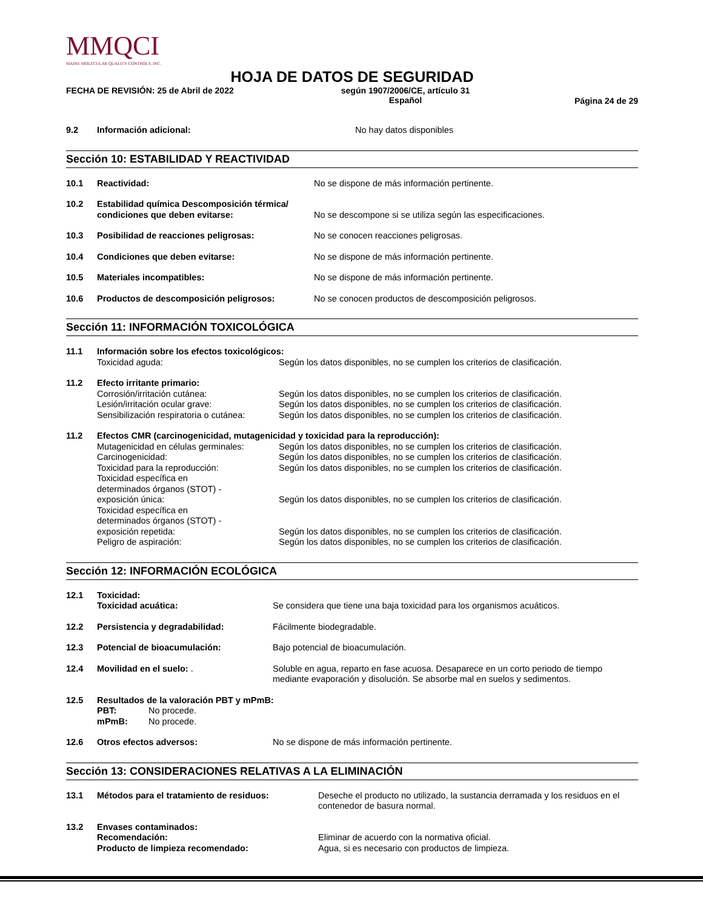MMQCI
MAINE MOLECULAR QUALITY CONTROLS, INC.
HOJA DE DATOS DE SEGURIDAD
FECHA DE REVISIÓN: 25 de Abril de 2022 según 1907/2006/CE, artículo 31
Español
Página 24 de 29
| 9.2 | Información adicional: | No hay datos disponibles |
Sección 10: ESTABILIDAD Y REACTIVIDAD
| 10.1 | Reactividad: | No se dispone de más información pertinente. |
| 10.2 | Estabilidad química Descomposición térmica/ condiciones que deben evitarse: | No se descompone si se utiliza según las especificaciones. |
| 10.3 | Posibilidad de reacciones peligrosas: | No se conocen reacciones peligrosas. |
| 10.4 | Condiciones que deben evitarse: | No se dispone de más información pertinente. |
| 10.5 | Materiales incompatibles: | No se dispone de más información pertinente. |
| 10.6 | Productos de descomposición peligrosos: | No se conocen productos de descomposición peligrosos. |
Sección 11: INFORMACIÓN TOXICOLÓGICA
| 11.1 | Información sobre los efectos toxicológicos: | |
| | Toxicidad aguda: | Según los datos disponibles, no se cumplen los criterios de clasificación. |
| 11.2 | Efecto irritante primario: | |
| | Corrosión/irritación cutánea: | Según los datos disponibles, no se cumplen los criterios de clasificación. |
| | Lesión/irritación ocular grave: | Según los datos disponibles, no se cumplen los criterios de clasificación. |
| | Sensibilización respiratoria o cutánea: | Según los datos disponibles, no se cumplen los criterios de clasificación. |
| 11.2 | Efectos CMR (carcinogenicidad, mutagenicidad y toxicidad para la reproducción): | |
| | Mutagenicidad en células germinales: | Según los datos disponibles, no se cumplen los criterios de clasificación. |
| | Carcinogenicidad: | Según los datos disponibles, no se cumplen los criterios de clasificación. |
| | Toxicidad para la reproducción: | Según los datos disponibles, no se cumplen los criterios de clasificación. |
| | Toxicidad específica en determinados órganos (STOT) - exposición única: | Según los datos disponibles, no se cumplen los criterios de clasificación. |
| | Toxicidad específica en determinados órganos (STOT) - exposición repetida: | Según los datos disponibles, no se cumplen los criterios de clasificación. |
| | Peligro de aspiración: | Según los datos disponibles, no se cumplen los criterios de clasificación. |
Sección 12: INFORMACIÓN ECOLÓGICA
| 12.1 | Toxicidad: Toxicidad acuática: | Se considera que tiene una baja toxicidad para los organismos acuáticos. |
| 12.2 | Persistencia y degradabilidad: | Fácilmente biodegradable. |
| 12.3 | Potencial de bioacumulación: | Bajo potencial de bioacumulación. |
| 12.4 | Movilidad en el suelo: . | Soluble en agua, reparto en fase acuosa. Desaparece en un corto periodo de tiempo mediante evaporación y disolución. Se absorbe mal en suelos y sedimentos. |
| 12.5 | Resultados de la valoración PBT y mPmB: PBT: No procede. mPmB: No procede. | |
| 12.6 | Otros efectos adversos: | No se dispone de más información pertinente. |
Sección 13: CONSIDERACIONES RELATIVAS A LA ELIMINACIÓN
| 13.1 | Métodos para el tratamiento de residuos: | Deseche el producto no utilizado, la sustancia derramada y los residuos en el contenedor de basura normal. |
| 13.2 | Envases contaminados: Recomendación: Producto de limpieza recomendado: | Eliminar de acuerdo con la normativa oficial. Agua, si es necesario con productos de limpieza. |